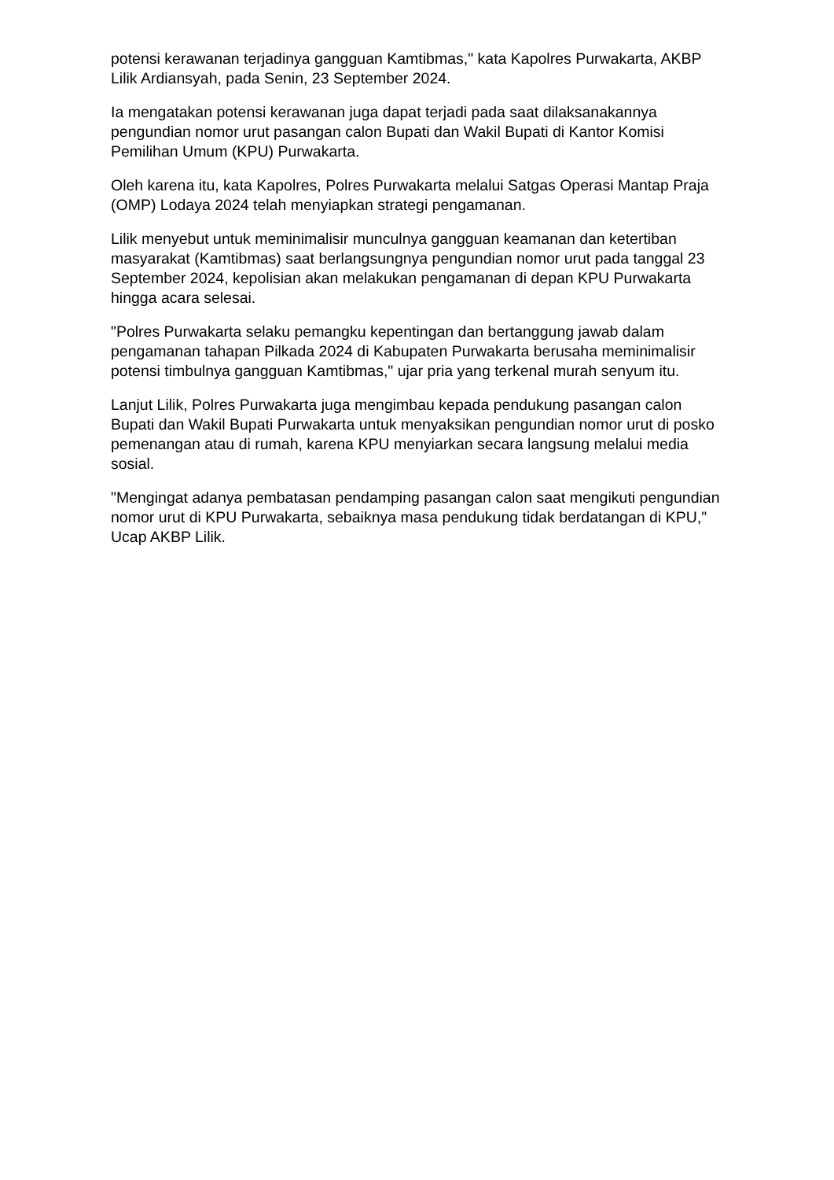potensi kerawanan terjadinya gangguan Kamtibmas," kata Kapolres Purwakarta, AKBP Lilik Ardiansyah, pada Senin, 23 September 2024.
Ia mengatakan potensi kerawanan juga dapat terjadi pada saat dilaksanakannya pengundian nomor urut pasangan calon Bupati dan Wakil Bupati di Kantor Komisi Pemilihan Umum (KPU) Purwakarta.
Oleh karena itu, kata Kapolres, Polres Purwakarta melalui Satgas Operasi Mantap Praja (OMP) Lodaya 2024 telah menyiapkan strategi pengamanan.
Lilik menyebut untuk meminimalisir munculnya gangguan keamanan dan ketertiban masyarakat (Kamtibmas) saat berlangsungnya pengundian nomor urut pada tanggal 23 September 2024, kepolisian akan melakukan pengamanan di depan KPU Purwakarta hingga acara selesai.
"Polres Purwakarta selaku pemangku kepentingan dan bertanggung jawab dalam pengamanan tahapan Pilkada 2024 di Kabupaten Purwakarta berusaha meminimalisir potensi timbulnya gangguan Kamtibmas," ujar pria yang terkenal murah senyum itu.
Lanjut Lilik, Polres Purwakarta juga mengimbau kepada pendukung pasangan calon Bupati dan Wakil Bupati Purwakarta untuk menyaksikan pengundian nomor urut di posko pemenangan atau di rumah, karena KPU menyiarkan secara langsung melalui media sosial.
"Mengingat adanya pembatasan pendamping pasangan calon saat mengikuti pengundian nomor urut di KPU Purwakarta, sebaiknya masa pendukung tidak berdatangan di KPU," Ucap AKBP Lilik.